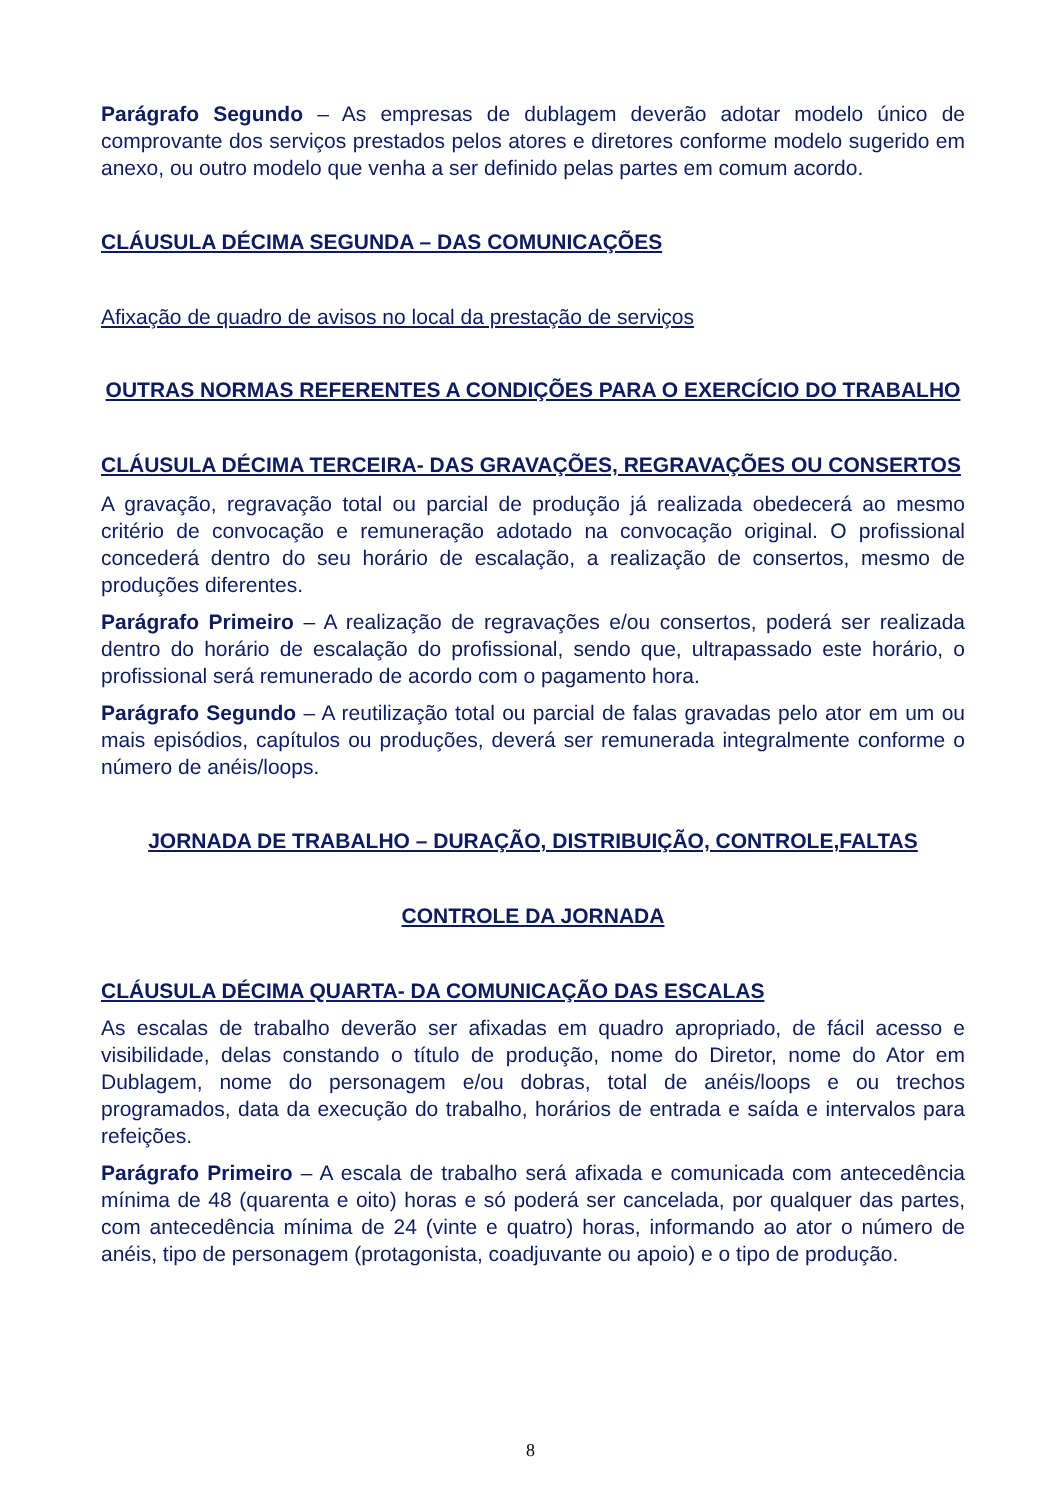Parágrafo Segundo – As empresas de dublagem deverão adotar modelo único de comprovante dos serviços prestados pelos atores e diretores conforme modelo sugerido em anexo, ou outro modelo que venha a ser definido pelas partes em comum acordo.
CLÁUSULA DÉCIMA SEGUNDA – DAS COMUNICAÇÕES
Afixação de quadro de avisos no local da prestação de serviços
OUTRAS NORMAS REFERENTES A CONDIÇÕES PARA O EXERCÍCIO DO TRABALHO
CLÁUSULA DÉCIMA TERCEIRA- DAS GRAVAÇÕES, REGRAVAÇÕES OU CONSERTOS
A gravação, regravação total ou parcial de produção já realizada obedecerá ao mesmo critério de convocação e remuneração adotado na convocação original. O profissional concederá dentro do seu horário de escalação, a realização de consertos, mesmo de produções diferentes.
Parágrafo Primeiro – A realização de regravações e/ou consertos, poderá ser realizada dentro do horário de escalação do profissional, sendo que, ultrapassado este horário, o profissional será remunerado de acordo com o pagamento hora.
Parágrafo Segundo – A reutilização total ou parcial de falas gravadas pelo ator em um ou mais episódios, capítulos ou produções, deverá ser remunerada integralmente conforme o número de anéis/loops.
JORNADA DE TRABALHO – DURAÇÃO, DISTRIBUIÇÃO, CONTROLE,FALTAS
CONTROLE DA JORNADA
CLÁUSULA DÉCIMA QUARTA- DA COMUNICAÇÃO DAS ESCALAS
As escalas de trabalho deverão ser afixadas em quadro apropriado, de fácil acesso e visibilidade, delas constando o título de produção, nome do Diretor, nome do Ator em Dublagem, nome do personagem e/ou dobras, total de anéis/loops e ou trechos programados, data da execução do trabalho, horários de entrada e saída e intervalos para refeições.
Parágrafo Primeiro – A escala de trabalho será afixada e comunicada com antecedência mínima de 48 (quarenta e oito) horas e só poderá ser cancelada, por qualquer das partes, com antecedência mínima de 24 (vinte e quatro) horas, informando ao ator o número de anéis, tipo de personagem (protagonista, coadjuvante ou apoio) e o tipo de produção.
8